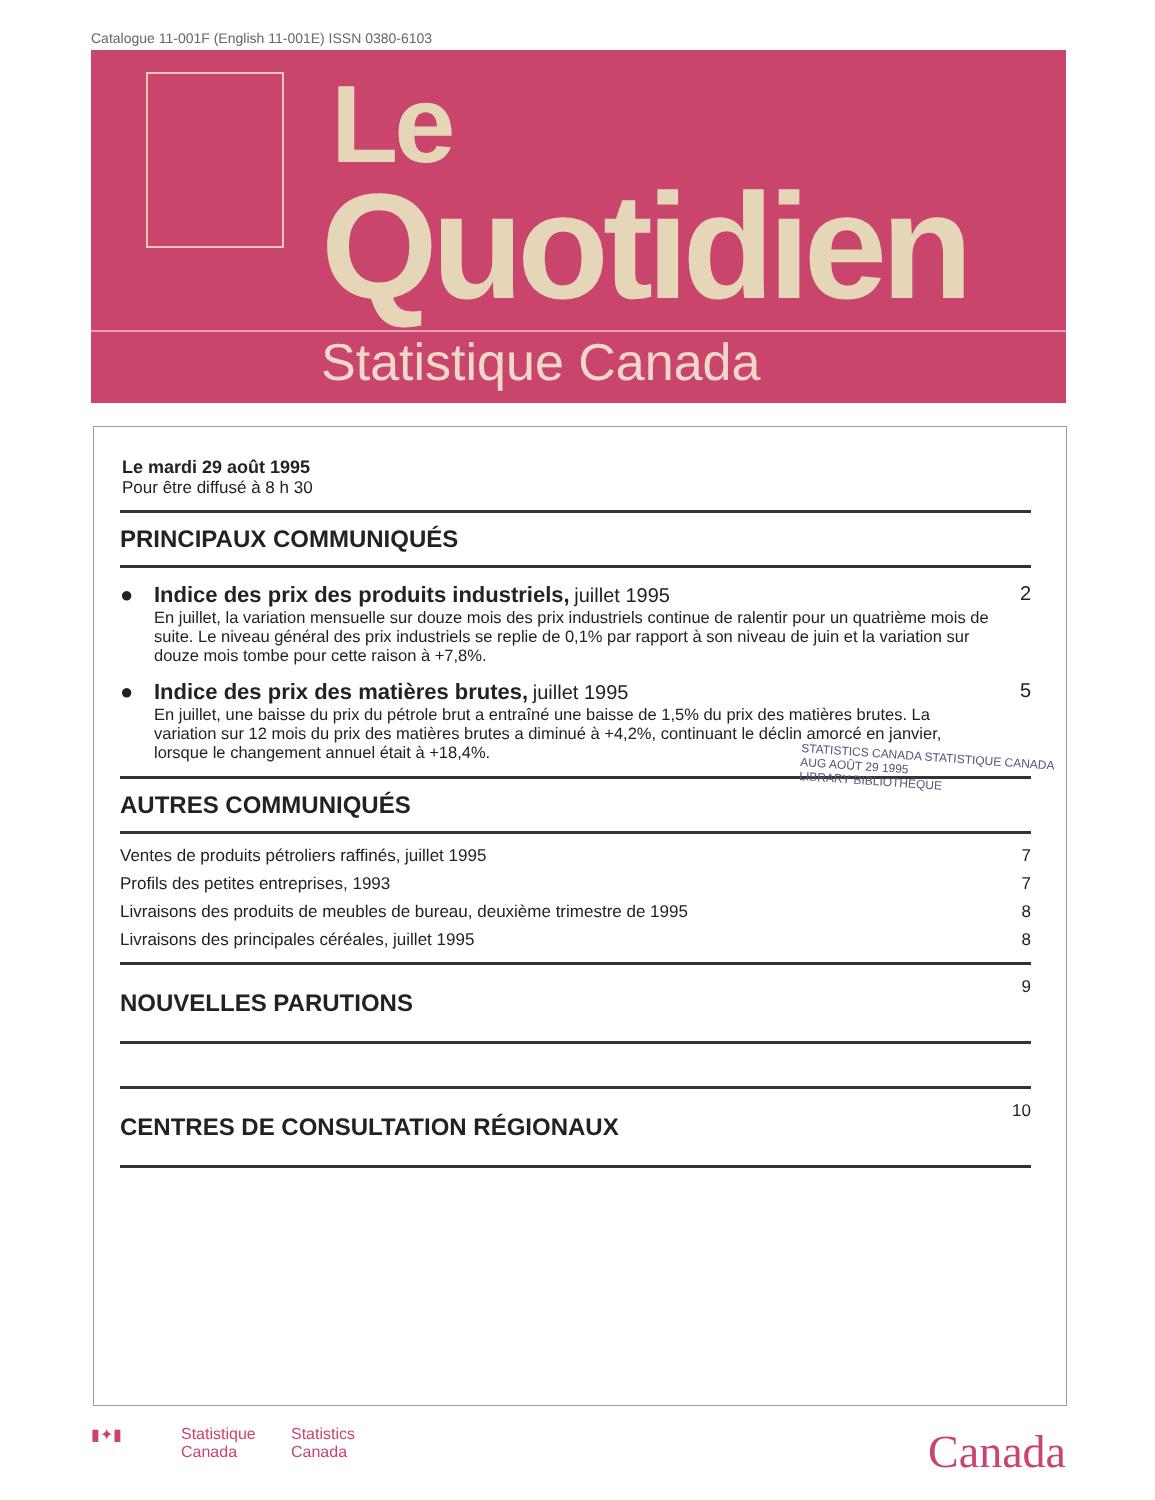Catalogue 11-001F (English 11-001E) ISSN 0380-6103
Le
Quotidien
Statistique Canada
Le mardi 29 août 1995
Pour être diffusé à 8 h 30
PRINCIPAUX COMMUNIQUÉS
● Indice des prix des produits industriels, juillet 1995
En juillet, la variation mensuelle sur douze mois des prix industriels continue de ralentir pour un quatrième mois de suite. Le niveau général des prix industriels se replie de 0,1% par rapport à son niveau de juin et la variation sur douze mois tombe pour cette raison à +7,8%.
2
● Indice des prix des matières brutes, juillet 1995
En juillet, une baisse du prix du pétrole brut a entraîné une baisse de 1,5% du prix des matières brutes. La variation sur 12 mois du prix des matières brutes a diminué à +4,2%, continuant le déclin amorcé en janvier, lorsque le changement annuel était à +18,4%.
5
AUTRES COMMUNIQUÉS
Ventes de produits pétroliers raffinés, juillet 1995 7
Profils des petites entreprises, 1993 7
Livraisons des produits de meubles de bureau, deuxième trimestre de 1995 8
Livraisons des principales céréales, juillet 1995 8
NOUVELLES PARUTIONS
9
CENTRES DE CONSULTATION RÉGIONAUX
10
STATISTICS CANADA STATISTIQUE CANADA
AUG AOÛT 29 1995
LIBRARY BIBLIOTHÈQUE
▮✦▮ Statistique
Canada Statistics
Canada Canada